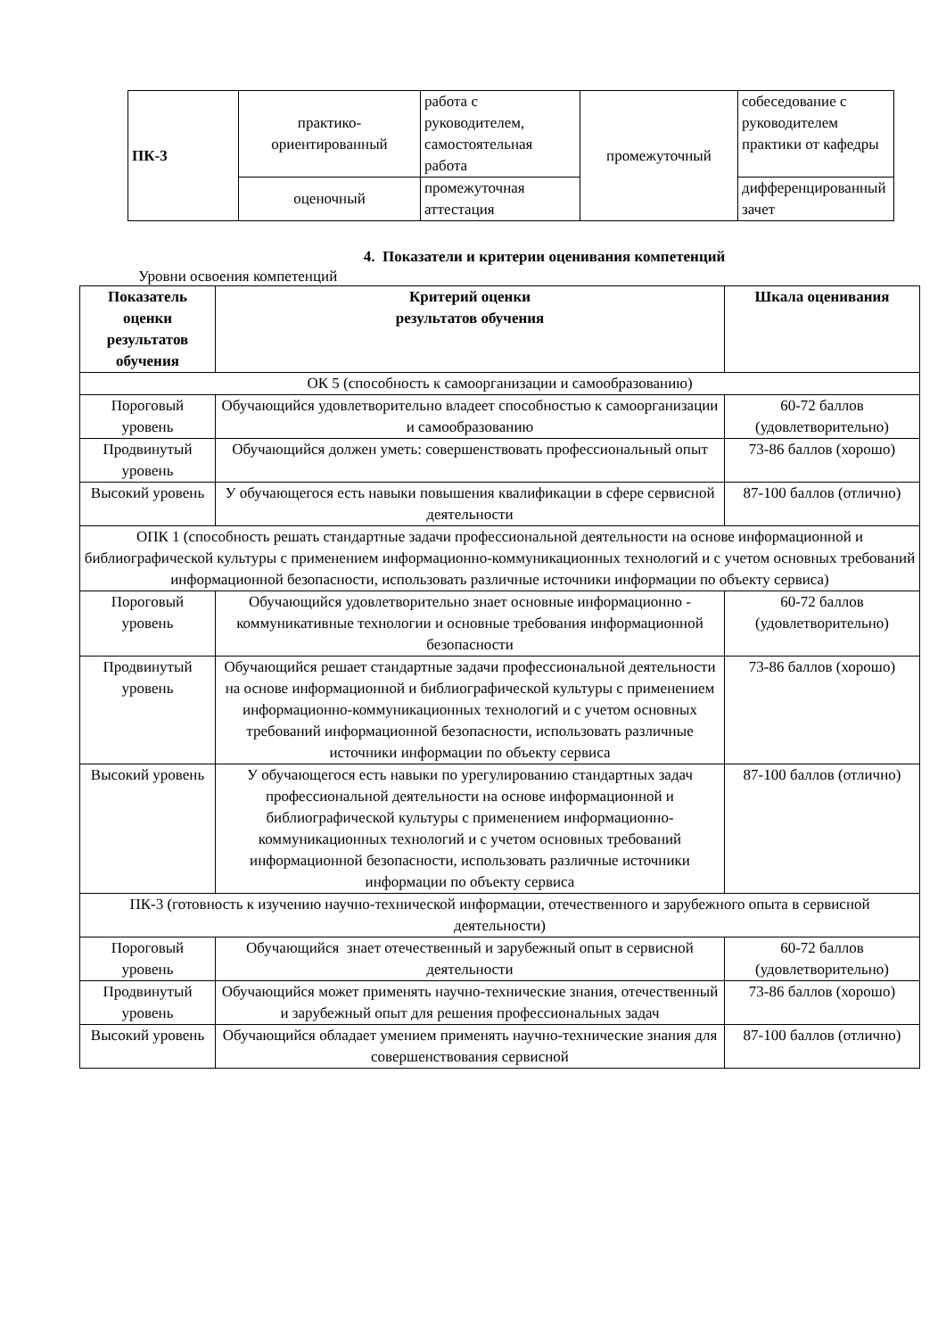| ПК-3 | практико- ориентированный | работа с руководителем, самостоятельная работа | промежуточный | собеседование с руководителем практики от кафедры |
| | оценочный | промежуточная аттестация | | дифференцированный зачет |
4. Показатели и критерии оценивания компетенций
Уровни освоения компетенций
| Показатель оценки результатов обучения | Критерий оценки результатов обучения | Шкала оценивания |
| --- | --- | --- |
| ОК 5 (способность к самоорганизации и самообразованию) | | |
| Пороговый уровень | Обучающийся удовлетворительно владеет способностью к самоорганизации и самообразованию | 60-72 баллов (удовлетворительно) |
| Продвинутый уровень | Обучающийся должен уметь: совершенствовать профессиональный опыт | 73-86 баллов (хорошо) |
| Высокий уровень | У обучающегося есть навыки повышения квалификации в сфере сервисной деятельности | 87-100 баллов (отлично) |
| ОПК 1 (способность решать стандартные задачи профессиональной деятельности на основе информационной и библиографической культуры с применением информационно-коммуникационных технологий и с учетом основных требований информационной безопасности, использовать различные источники информации по объекту сервиса) | | |
| Пороговый уровень | Обучающийся удовлетворительно знает основные информационно - коммуникативные технологии и основные требования информационной безопасности | 60-72 баллов (удовлетворительно) |
| Продвинутый уровень | Обучающийся решает стандартные задачи профессиональной деятельности на основе информационной и библиографической культуры с применением информационно-коммуникационных технологий и с учетом основных требований информационной безопасности, использовать различные источники информации по объекту сервиса | 73-86 баллов (хорошо) |
| Высокий уровень | У обучающегося есть навыки по урегулированию стандартных задач профессиональной деятельности на основе информационной и библиографической культуры с применением информационно-коммуникационных технологий и с учетом основных требований информационной безопасности, использовать различные источники информации по объекту сервиса | 87-100 баллов (отлично) |
| ПК-3 (готовность к изучению научно-технической информации, отечественного и зарубежного опыта в сервисной деятельности) | | |
| Пороговый уровень | Обучающийся знает отечественный и зарубежный опыт в сервисной деятельности | 60-72 баллов (удовлетворительно) |
| Продвинутый уровень | Обучающийся может применять научно-технические знания, отечественный и зарубежный опыт для решения профессиональных задач | 73-86 баллов (хорошо) |
| Высокий уровень | Обучающийся обладает умением применять научно-технические знания для совершенствования сервисной | 87-100 баллов (отлично) |